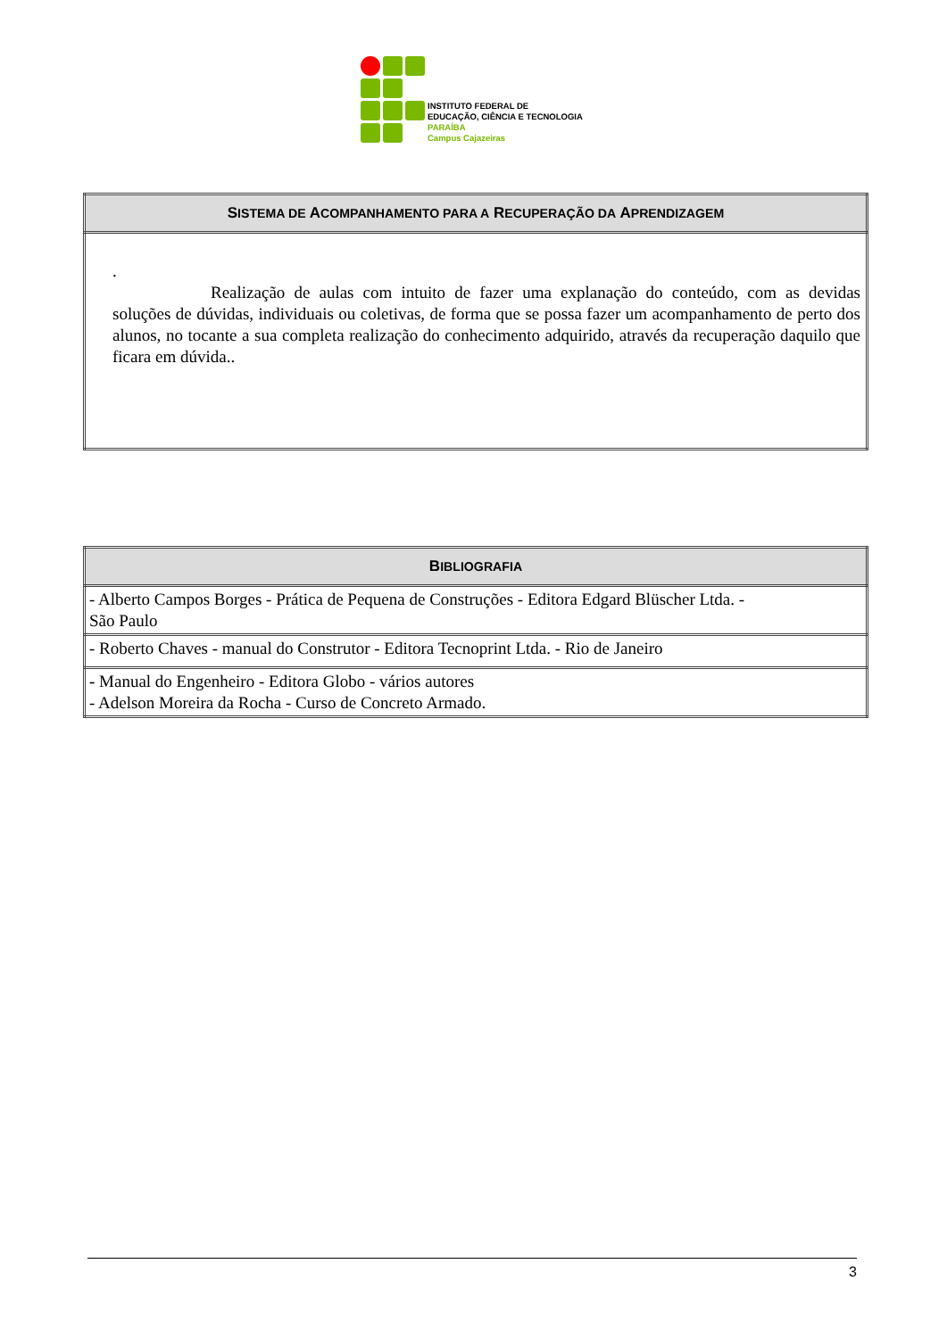INSTITUTO FEDERAL DE
EDUCAÇÃO, CIÊNCIA E TECNOLOGIA
PARAÍBA
Campus Cajazeiras
| S ISTEMA DE A COMPANHAMENTO PARA A R ECUPERAÇÃO DA A PRENDIZAGEM |
| --- |
| . Realização de aulas com intuito de fazer uma explanação do conteúdo, com as devidas soluções de dúvidas, individuais ou coletivas, de forma que se possa fazer um acompanhamento de perto dos alunos, no tocante a sua completa realização do conhecimento adquirido, através da recuperação daquilo que ficara em dúvida.. |
| B IBLIOGRAFIA |
| --- |
| - Alberto Campos Borges - Prática de Pequena de Construções - Editora Edgard Blüscher Ltda. - São Paulo |
| - Roberto Chaves - manual do Construtor - Editora Tecnoprint Ltda. - Rio de Janeiro |
| - Manual do Engenheiro - Editora Globo - vários autores - Adelson Moreira da Rocha - Curso de Concreto Armado. |
3